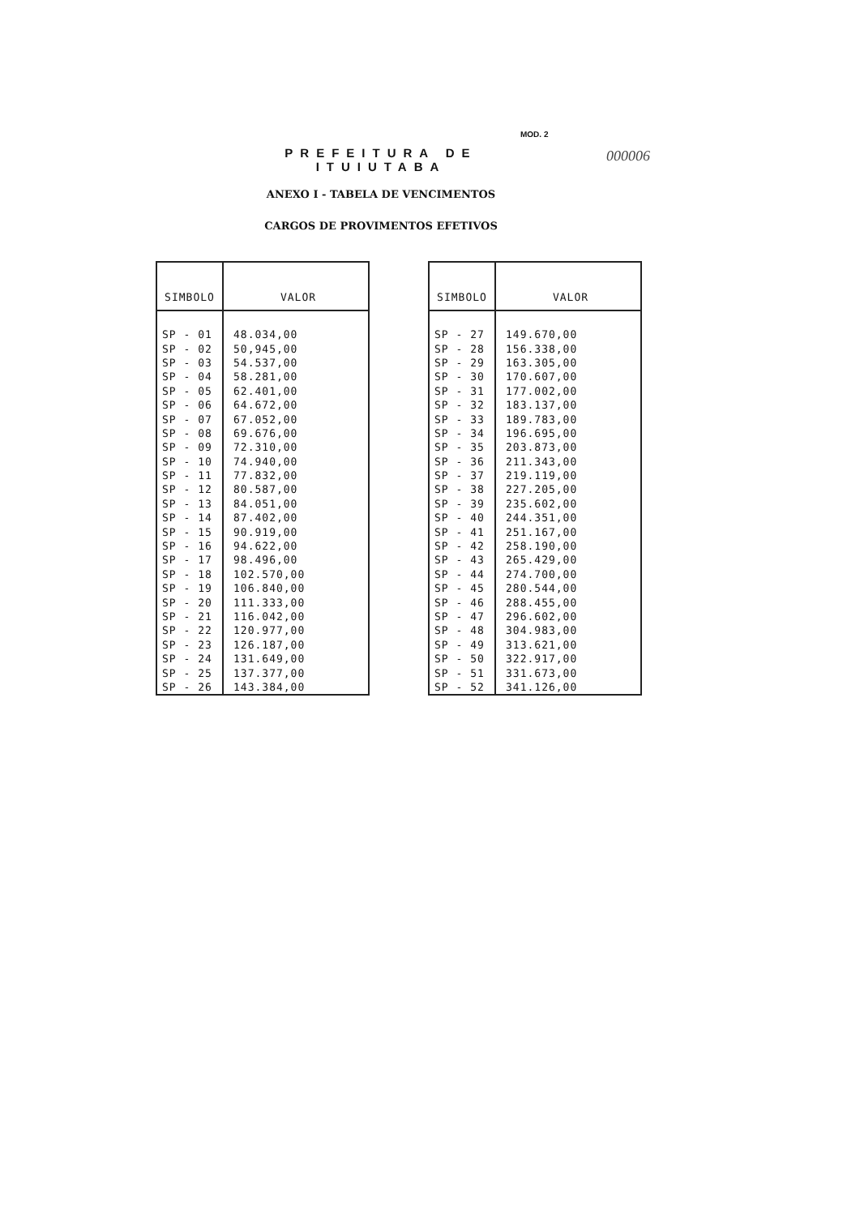MOD. 2
000006
PREFEITURA DE ITUIUTABA
ANEXO I - TABELA DE VENCIMENTOS
CARGOS DE PROVIMENTOS EFETIVOS
| SIMBOLO | VALOR |
| --- | --- |
| SP - 01 | 48.034,00 |
| SP - 02 | 50,945,00 |
| SP - 03 | 54.537,00 |
| SP - 04 | 58.281,00 |
| SP - 05 | 62.401,00 |
| SP - 06 | 64.672,00 |
| SP - 07 | 67.052,00 |
| SP - 08 | 69.676,00 |
| SP - 09 | 72.310,00 |
| SP - 10 | 74.940,00 |
| SP - 11 | 77.832,00 |
| SP - 12 | 80.587,00 |
| SP - 13 | 84.051,00 |
| SP - 14 | 87.402,00 |
| SP - 15 | 90.919,00 |
| SP - 16 | 94.622,00 |
| SP - 17 | 98.496,00 |
| SP - 18 | 102.570,00 |
| SP - 19 | 106.840,00 |
| SP - 20 | 111.333,00 |
| SP - 21 | 116.042,00 |
| SP - 22 | 120.977,00 |
| SP - 23 | 126.187,00 |
| SP - 24 | 131.649,00 |
| SP - 25 | 137.377,00 |
| SP - 26 | 143.384,00 |
| SIMBOLO | VALOR |
| --- | --- |
| SP - 27 | 149.670,00 |
| SP - 28 | 156.338,00 |
| SP - 29 | 163.305,00 |
| SP - 30 | 170.607,00 |
| SP - 31 | 177.002,00 |
| SP - 32 | 183.137,00 |
| SP - 33 | 189.783,00 |
| SP - 34 | 196.695,00 |
| SP - 35 | 203.873,00 |
| SP - 36 | 211.343,00 |
| SP - 37 | 219.119,00 |
| SP - 38 | 227.205,00 |
| SP - 39 | 235.602,00 |
| SP - 40 | 244.351,00 |
| SP - 41 | 251.167,00 |
| SP - 42 | 258.190,00 |
| SP - 43 | 265.429,00 |
| SP - 44 | 274.700,00 |
| SP - 45 | 280.544,00 |
| SP - 46 | 288.455,00 |
| SP - 47 | 296.602,00 |
| SP - 48 | 304.983,00 |
| SP - 49 | 313.621,00 |
| SP - 50 | 322.917,00 |
| SP - 51 | 331.673,00 |
| SP - 52 | 341.126,00 |